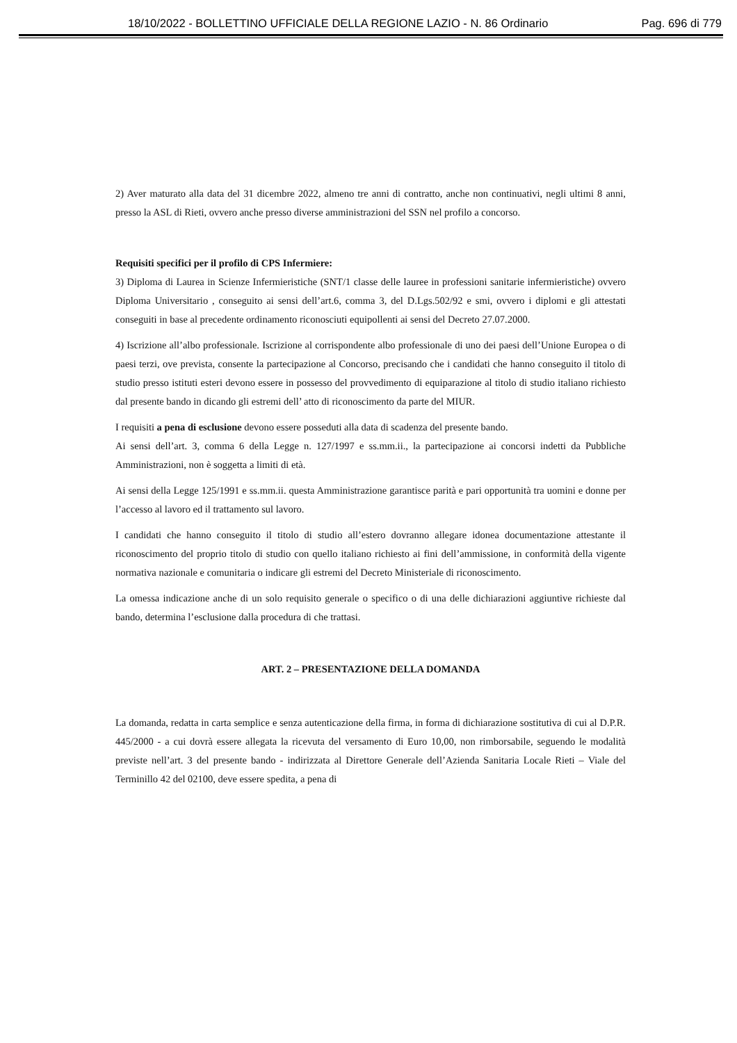18/10/2022 - BOLLETTINO UFFICIALE DELLA REGIONE LAZIO - N. 86 Ordinario Pag. 696 di 779
2) Aver maturato alla data del 31 dicembre 2022, almeno tre anni di contratto, anche non continuativi, negli ultimi 8 anni, presso la ASL di Rieti, ovvero anche presso diverse amministrazioni del SSN nel profilo a concorso.
Requisiti specifici per il profilo di CPS Infermiere:
3) Diploma di Laurea in Scienze Infermieristiche (SNT/1 classe delle lauree in professioni sanitarie infermieristiche) ovvero Diploma Universitario , conseguito ai sensi dell’art.6, comma 3, del D.Lgs.502/92 e smi, ovvero i diplomi e gli attestati conseguiti in base al precedente ordinamento riconosciuti equipollenti ai sensi del Decreto 27.07.2000.
4) Iscrizione all’albo professionale. Iscrizione al corrispondente albo professionale di uno dei paesi dell’Unione Europea o di paesi terzi, ove prevista, consente la partecipazione al Concorso, precisando che i candidati che hanno conseguito il titolo di studio presso istituti esteri devono essere in possesso del provvedimento di equiparazione al titolo di studio italiano richiesto dal presente bando in dicando gli estremi dell’ atto di riconoscimento da parte del MIUR.
I requisiti a pena di esclusione devono essere posseduti alla data di scadenza del presente bando.
Ai sensi dell’art. 3, comma 6 della Legge n. 127/1997 e ss.mm.ii., la partecipazione ai concorsi indetti da Pubbliche Amministrazioni, non è soggetta a limiti di età.
Ai sensi della Legge 125/1991 e ss.mm.ii. questa Amministrazione garantisce parità e pari opportunità tra uomini e donne per l’accesso al lavoro ed il trattamento sul lavoro.
I candidati che hanno conseguito il titolo di studio all’estero dovranno allegare idonea documentazione attestante il riconoscimento del proprio titolo di studio con quello italiano richiesto ai fini dell’ammissione, in conformità della vigente normativa nazionale e comunitaria o indicare gli estremi del Decreto Ministeriale di riconoscimento.
La omessa indicazione anche di un solo requisito generale o specifico o di una delle dichiarazioni aggiuntive richieste dal bando, determina l’esclusione dalla procedura di che trattasi.
ART. 2 – PRESENTAZIONE DELLA DOMANDA
La domanda, redatta in carta semplice e senza autenticazione della firma, in forma di dichiarazione sostitutiva di cui al D.P.R. 445/2000 - a cui dovrà essere allegata la ricevuta del versamento di Euro 10,00, non rimborsabile, seguendo le modalità previste nell’art. 3 del presente bando - indirizzata al Direttore Generale dell’Azienda Sanitaria Locale Rieti – Viale del Terminillo 42 del 02100, deve essere spedita, a pena di